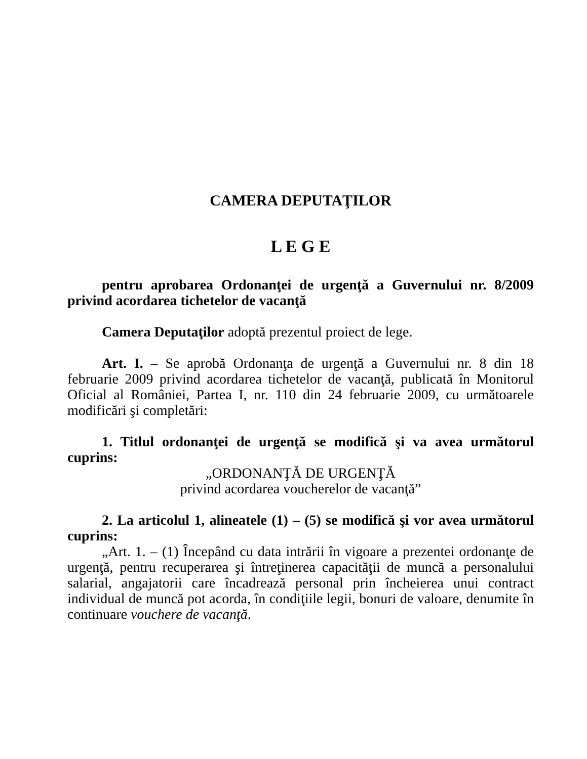CAMERA DEPUTAŢILOR
L E G E
pentru aprobarea Ordonanţei de urgenţă a Guvernului nr. 8/2009 privind acordarea tichetelor de vacanţă
Camera Deputaţilor adoptă prezentul proiect de lege.
Art. I. – Se aprobă Ordonanţa de urgenţă a Guvernului nr. 8 din 18 februarie 2009 privind acordarea tichetelor de vacanţă, publicată în Monitorul Oficial al României, Partea I, nr. 110 din 24 februarie 2009, cu următoarele modificări şi completări:
1. Titlul ordonanţei de urgenţă se modifică şi va avea următorul cuprins:
„ORDONANŢĂ DE URGENŢĂ
privind acordarea voucherelor de vacanţă”
2. La articolul 1, alineatele (1) – (5) se modifică şi vor avea următorul cuprins:
„Art. 1. – (1) Începând cu data intrării în vigoare a prezentei ordonanţe de urgenţă, pentru recuperarea şi întreţinerea capacităţii de muncă a personalului salarial, angajatorii care încadrează personal prin încheierea unui contract individual de muncă pot acorda, în condiţiile legii, bonuri de valoare, denumite în continuare vouchere de vacanţă.